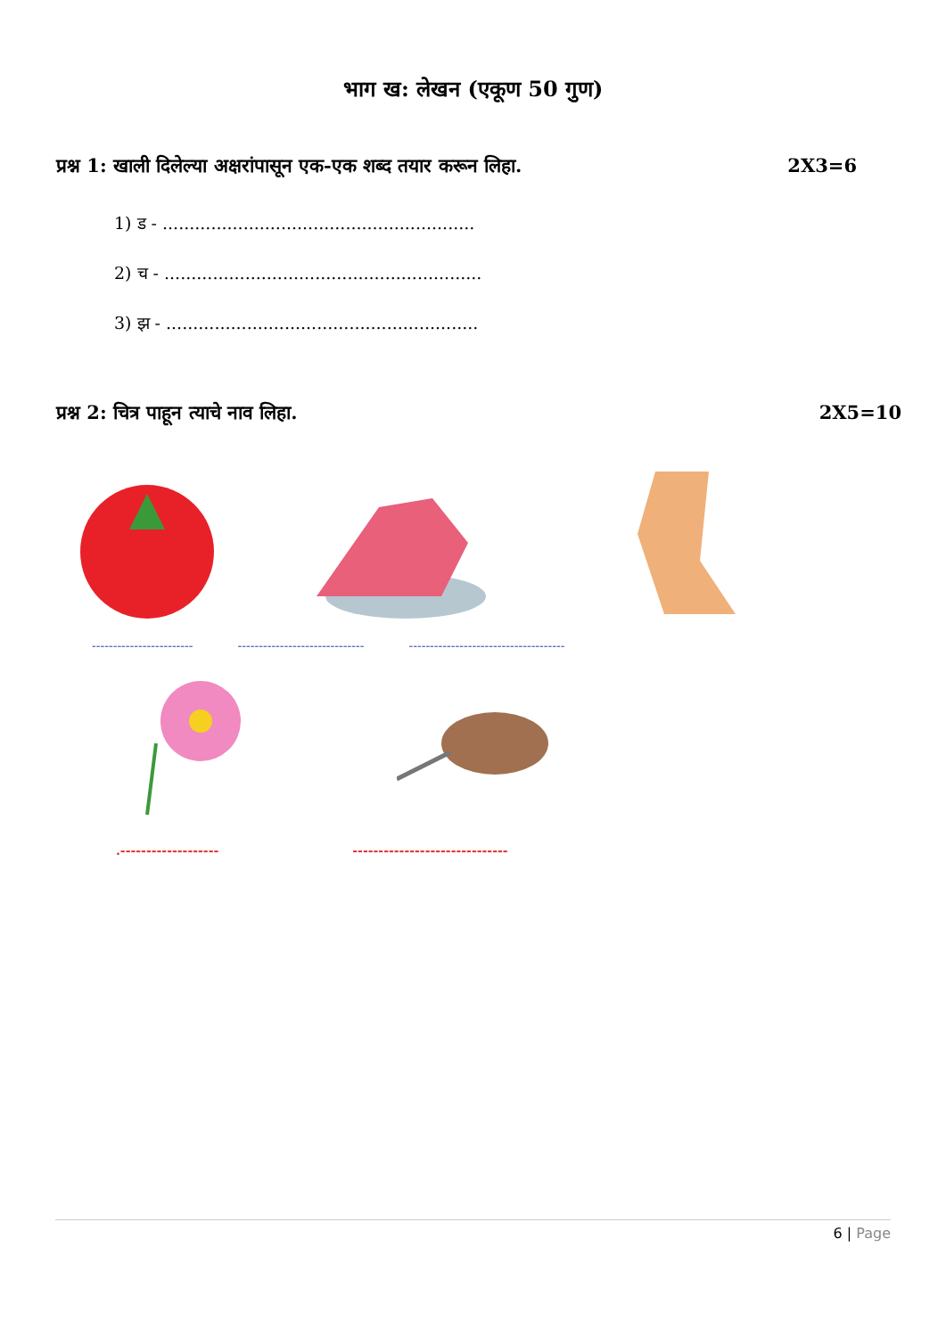भाग ख: लेखन (एकूण 50 गुण)
प्रश्न 1: खाली दिलेल्या अक्षरांपासून एक-एक शब्द तयार करून लिहा. 2X3=6
1) ड - ..........................................................
2) च - ...........................................................
3) झ - ..........................................................
प्रश्न 2: चित्र पाहून त्याचे नाव लिहा. 2X5=10
------------------------ ------------------------------ -------------------------------------
.------------------- ------------------------------
6 | Page